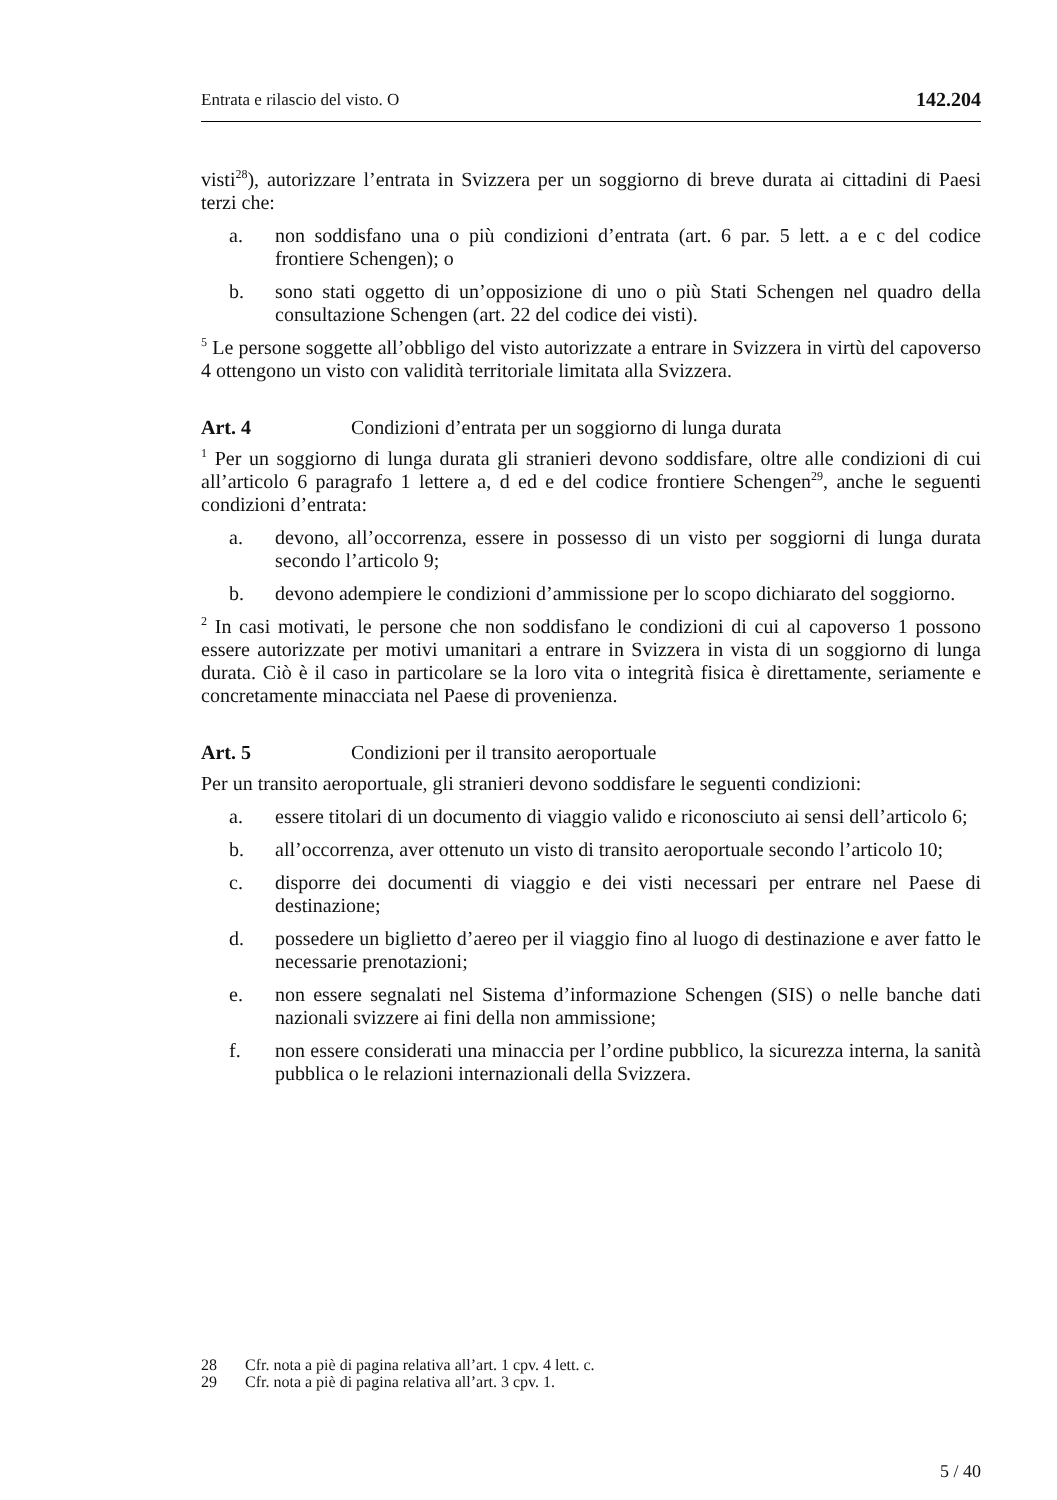Entrata e rilascio del visto. O 142.204
visti<sup>28</sup>), autorizzare l’entrata in Svizzera per un soggiorno di breve durata ai cittadini di Paesi terzi che:
a. non soddisfano una o più condizioni d’entrata (art. 6 par. 5 lett. a e c del codice frontiere Schengen); o
b. sono stati oggetto di un’opposizione di uno o più Stati Schengen nel quadro della consultazione Schengen (art. 22 del codice dei visti).
<sup>5</sup> Le persone soggette all’obbligo del visto autorizzate a entrare in Svizzera in virtù del capoverso 4 ottengono un visto con validità territoriale limitata alla Svizzera.
Art. 4 Condizioni d’entrata per un soggiorno di lunga durata
<sup>1</sup> Per un soggiorno di lunga durata gli stranieri devono soddisfare, oltre alle condizioni di cui all’articolo 6 paragrafo 1 lettere a, d ed e del codice frontiere Schengen<sup>29</sup>, anche le seguenti condizioni d’entrata:
a. devono, all’occorrenza, essere in possesso di un visto per soggiorni di lunga durata secondo l’articolo 9;
b. devono adempiere le condizioni d’ammissione per lo scopo dichiarato del soggiorno.
<sup>2</sup> In casi motivati, le persone che non soddisfano le condizioni di cui al capoverso 1 possono essere autorizzate per motivi umanitari a entrare in Svizzera in vista di un soggiorno di lunga durata. Ciò è il caso in particolare se la loro vita o integrità fisica è direttamente, seriamente e concretamente minacciata nel Paese di provenienza.
Art. 5 Condizioni per il transito aeroportuale
Per un transito aeroportuale, gli stranieri devono soddisfare le seguenti condizioni:
a. essere titolari di un documento di viaggio valido e riconosciuto ai sensi dell’articolo 6;
b. all’occorrenza, aver ottenuto un visto di transito aeroportuale secondo l’articolo 10;
c. disporre dei documenti di viaggio e dei visti necessari per entrare nel Paese di destinazione;
d. possedere un biglietto d’aereo per il viaggio fino al luogo di destinazione e aver fatto le necessarie prenotazioni;
e. non essere segnalati nel Sistema d’informazione Schengen (SIS) o nelle banche dati nazionali svizzere ai fini della non ammissione;
f. non essere considerati una minaccia per l’ordine pubblico, la sicurezza interna, la sanità pubblica o le relazioni internazionali della Svizzera.
28 Cfr. nota a piè di pagina relativa all’art. 1 cpv. 4 lett. c.
29 Cfr. nota a piè di pagina relativa all’art. 3 cpv. 1.
5 / 40